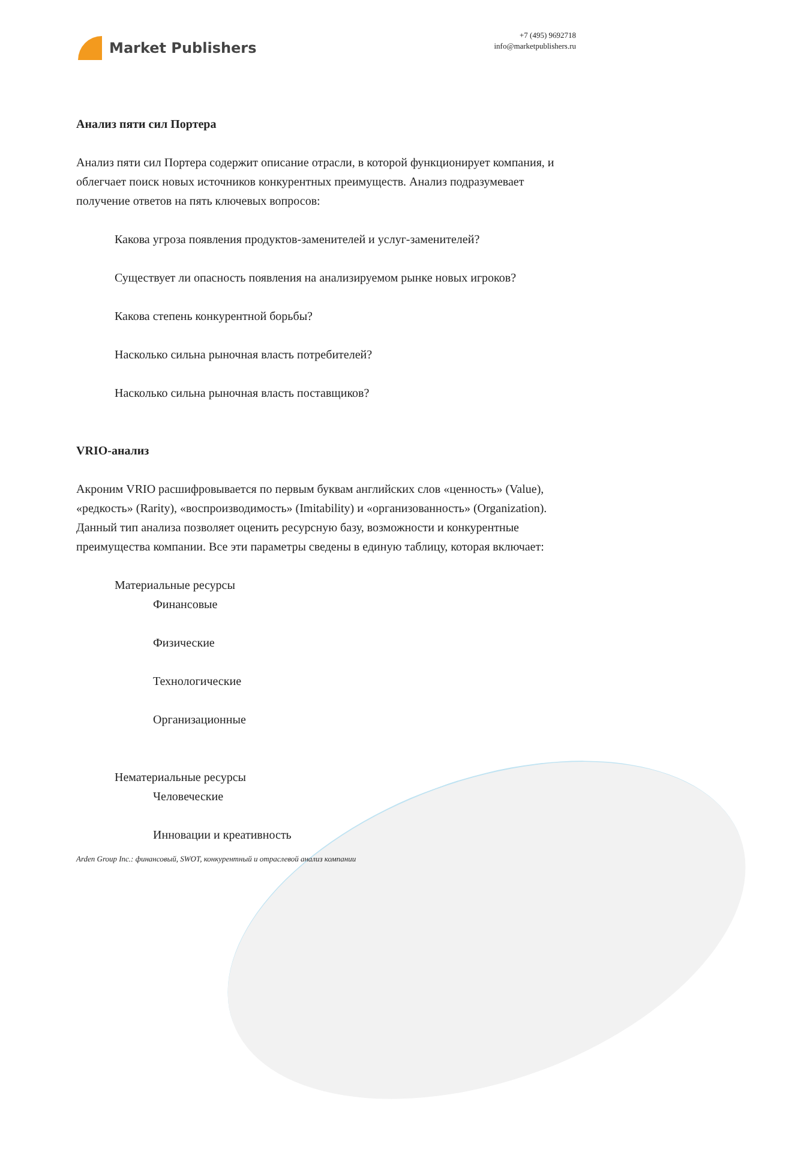Market Publishers
+7 (495) 9692718
info@marketpublishers.ru
Анализ пяти сил Портера
Анализ пяти сил Портера содержит описание отрасли, в которой функционирует компания, и облегчает поиск новых источников конкурентных преимуществ. Анализ подразумевает получение ответов на пять ключевых вопросов:
Какова угроза появления продуктов-заменителей и услуг-заменителей?
Существует ли опасность появления на анализируемом рынке новых игроков?
Какова степень конкурентной борьбы?
Насколько сильна рыночная власть потребителей?
Насколько сильна рыночная власть поставщиков?
VRIO-анализ
Акроним VRIO расшифровывается по первым буквам английских слов «ценность» (Value), «редкость» (Rarity), «воспроизводимость» (Imitability) и «организованность» (Organization). Данный тип анализа позволяет оценить ресурсную базу, возможности и конкурентные преимущества компании. Все эти параметры сведены в единую таблицу, которая включает:
Материальные ресурсы
Финансовые
Физические
Технологические
Организационные
Нематериальные ресурсы
Человеческие
Инновации и креативность
Arden Group Inc.: финансовый, SWOT, конкурентный и отраслевой анализ компании